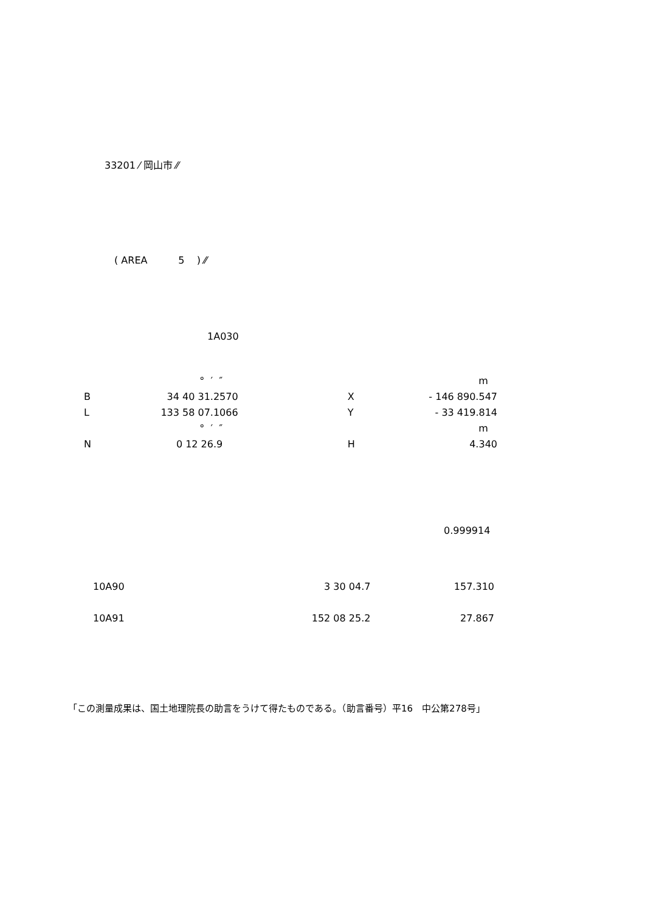33201 ⁄ 岡山市 ⁄⁄
( AREA 5 ) ⁄⁄
1A030
| | ° ′ ″ | | | m |
| B | 34 40 31.2570 | | X | - 146 890.547 |
| L | 133 58 07.1066 | | Y | - 33 419.814 |
| | ° ′ ″ | | | m |
| N | 0 12 26.9 | | H | 4.340 |
0.999914
| 10A90 | 3 30 04.7 | 157.310 |
| 10A91 | 152 08 25.2 | 27.867 |
「この測量成果は、国土地理院長の助言をうけて得たものである。（助言番号）平16　中公第278号」